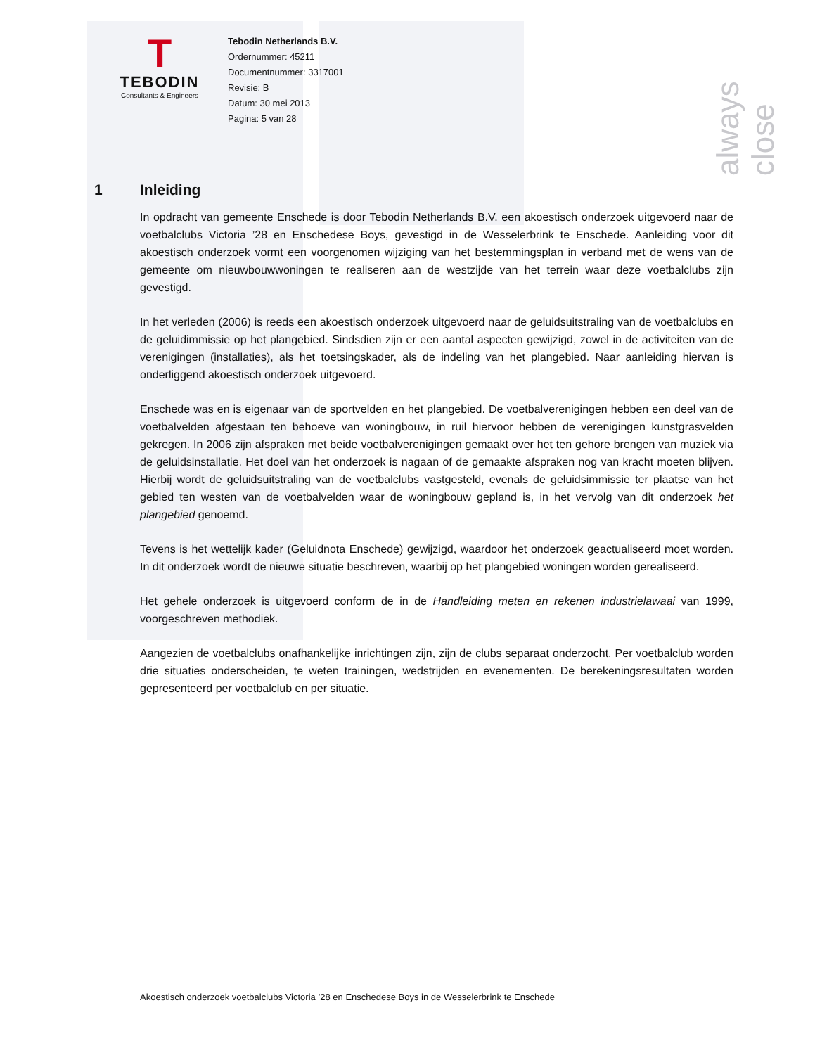always close
T
TEBODIN
Consultants & Engineers
Tebodin Netherlands B.V.
Ordernummer: 45211
Documentnummer: 3317001
Revisie: B
Datum: 30 mei 2013
Pagina: 5 van 28
1 Inleiding
In opdracht van gemeente Enschede is door Tebodin Netherlands B.V. een akoestisch onderzoek uitgevoerd naar de voetbalclubs Victoria ’28 en Enschedese Boys, gevestigd in de Wesselerbrink te Enschede. Aanleiding voor dit akoestisch onderzoek vormt een voorgenomen wijziging van het bestemmingsplan in verband met de wens van de gemeente om nieuwbouwwoningen te realiseren aan de westzijde van het terrein waar deze voetbalclubs zijn gevestigd.
In het verleden (2006) is reeds een akoestisch onderzoek uitgevoerd naar de geluidsuitstraling van de voetbalclubs en de geluidimmissie op het plangebied. Sindsdien zijn er een aantal aspecten gewijzigd, zowel in de activiteiten van de verenigingen (installaties), als het toetsingskader, als de indeling van het plangebied. Naar aanleiding hiervan is onderliggend akoestisch onderzoek uitgevoerd.
Enschede was en is eigenaar van de sportvelden en het plangebied. De voetbalverenigingen hebben een deel van de voetbalvelden afgestaan ten behoeve van woningbouw, in ruil hiervoor hebben de verenigingen kunstgrasvelden gekregen. In 2006 zijn afspraken met beide voetbalverenigingen gemaakt over het ten gehore brengen van muziek via de geluidsinstallatie. Het doel van het onderzoek is nagaan of de gemaakte afspraken nog van kracht moeten blijven. Hierbij wordt de geluidsuitstraling van de voetbalclubs vastgesteld, evenals de geluidsimmissie ter plaatse van het gebied ten westen van de voetbalvelden waar de woningbouw gepland is, in het vervolg van dit onderzoek het plangebied genoemd.
Tevens is het wettelijk kader (Geluidnota Enschede) gewijzigd, waardoor het onderzoek geactualiseerd moet worden. In dit onderzoek wordt de nieuwe situatie beschreven, waarbij op het plangebied woningen worden gerealiseerd.
Het gehele onderzoek is uitgevoerd conform de in de Handleiding meten en rekenen industrielawaai van 1999, voorgeschreven methodiek.
Aangezien de voetbalclubs onafhankelijke inrichtingen zijn, zijn de clubs separaat onderzocht. Per voetbalclub worden drie situaties onderscheiden, te weten trainingen, wedstrijden en evenementen. De berekeningsresultaten worden gepresenteerd per voetbalclub en per situatie.
Akoestisch onderzoek voetbalclubs Victoria ’28 en Enschedese Boys in de Wesselerbrink te Enschede